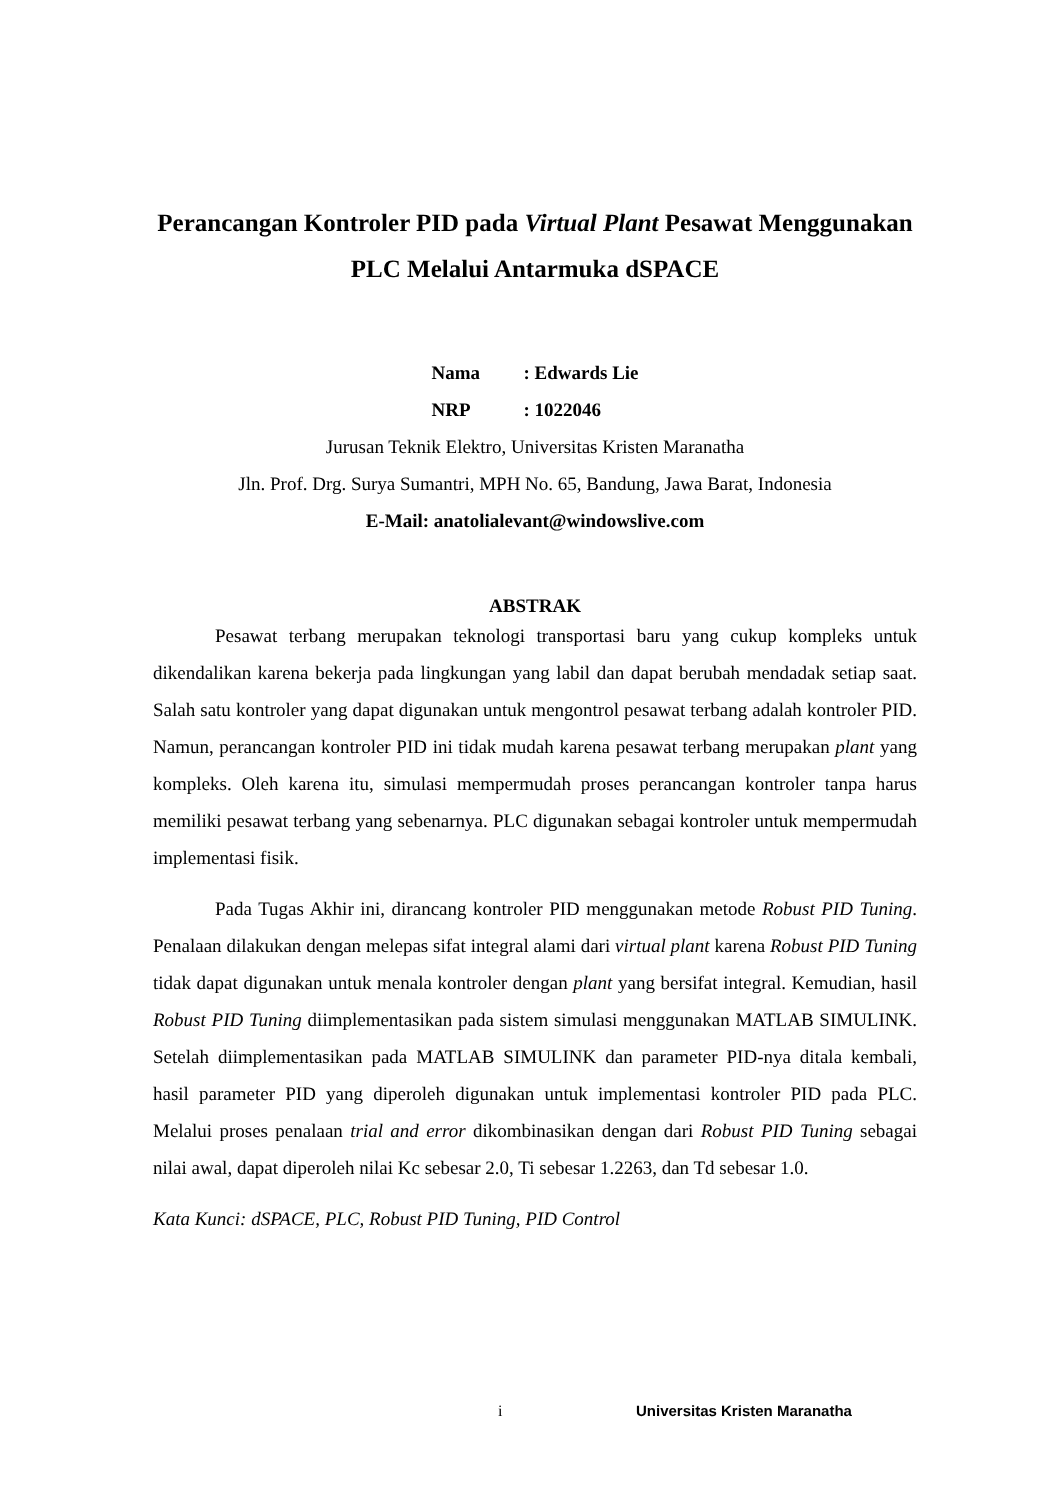Perancangan Kontroler PID pada Virtual Plant Pesawat Menggunakan PLC Melalui Antarmuka dSPACE
| Nama | : Edwards Lie |
| NRP | : 1022046 |
Jurusan Teknik Elektro, Universitas Kristen Maranatha
Jln. Prof. Drg. Surya Sumantri, MPH No. 65, Bandung, Jawa Barat, Indonesia
E-Mail: anatolialevant@windowslive.com
ABSTRAK
Pesawat terbang merupakan teknologi transportasi baru yang cukup kompleks untuk dikendalikan karena bekerja pada lingkungan yang labil dan dapat berubah mendadak setiap saat. Salah satu kontroler yang dapat digunakan untuk mengontrol pesawat terbang adalah kontroler PID. Namun, perancangan kontroler PID ini tidak mudah karena pesawat terbang merupakan plant yang kompleks. Oleh karena itu, simulasi mempermudah proses perancangan kontroler tanpa harus memiliki pesawat terbang yang sebenarnya. PLC digunakan sebagai kontroler untuk mempermudah implementasi fisik.
Pada Tugas Akhir ini, dirancang kontroler PID menggunakan metode Robust PID Tuning. Penalaan dilakukan dengan melepas sifat integral alami dari virtual plant karena Robust PID Tuning tidak dapat digunakan untuk menala kontroler dengan plant yang bersifat integral. Kemudian, hasil Robust PID Tuning diimplementasikan pada sistem simulasi menggunakan MATLAB SIMULINK. Setelah diimplementasikan pada MATLAB SIMULINK dan parameter PID-nya ditala kembali, hasil parameter PID yang diperoleh digunakan untuk implementasi kontroler PID pada PLC. Melalui proses penalaan trial and error dikombinasikan dengan dari Robust PID Tuning sebagai nilai awal, dapat diperoleh nilai Kc sebesar 2.0, Ti sebesar 1.2263, dan Td sebesar 1.0.
Kata Kunci: dSPACE, PLC, Robust PID Tuning, PID Control
i Universitas Kristen Maranatha